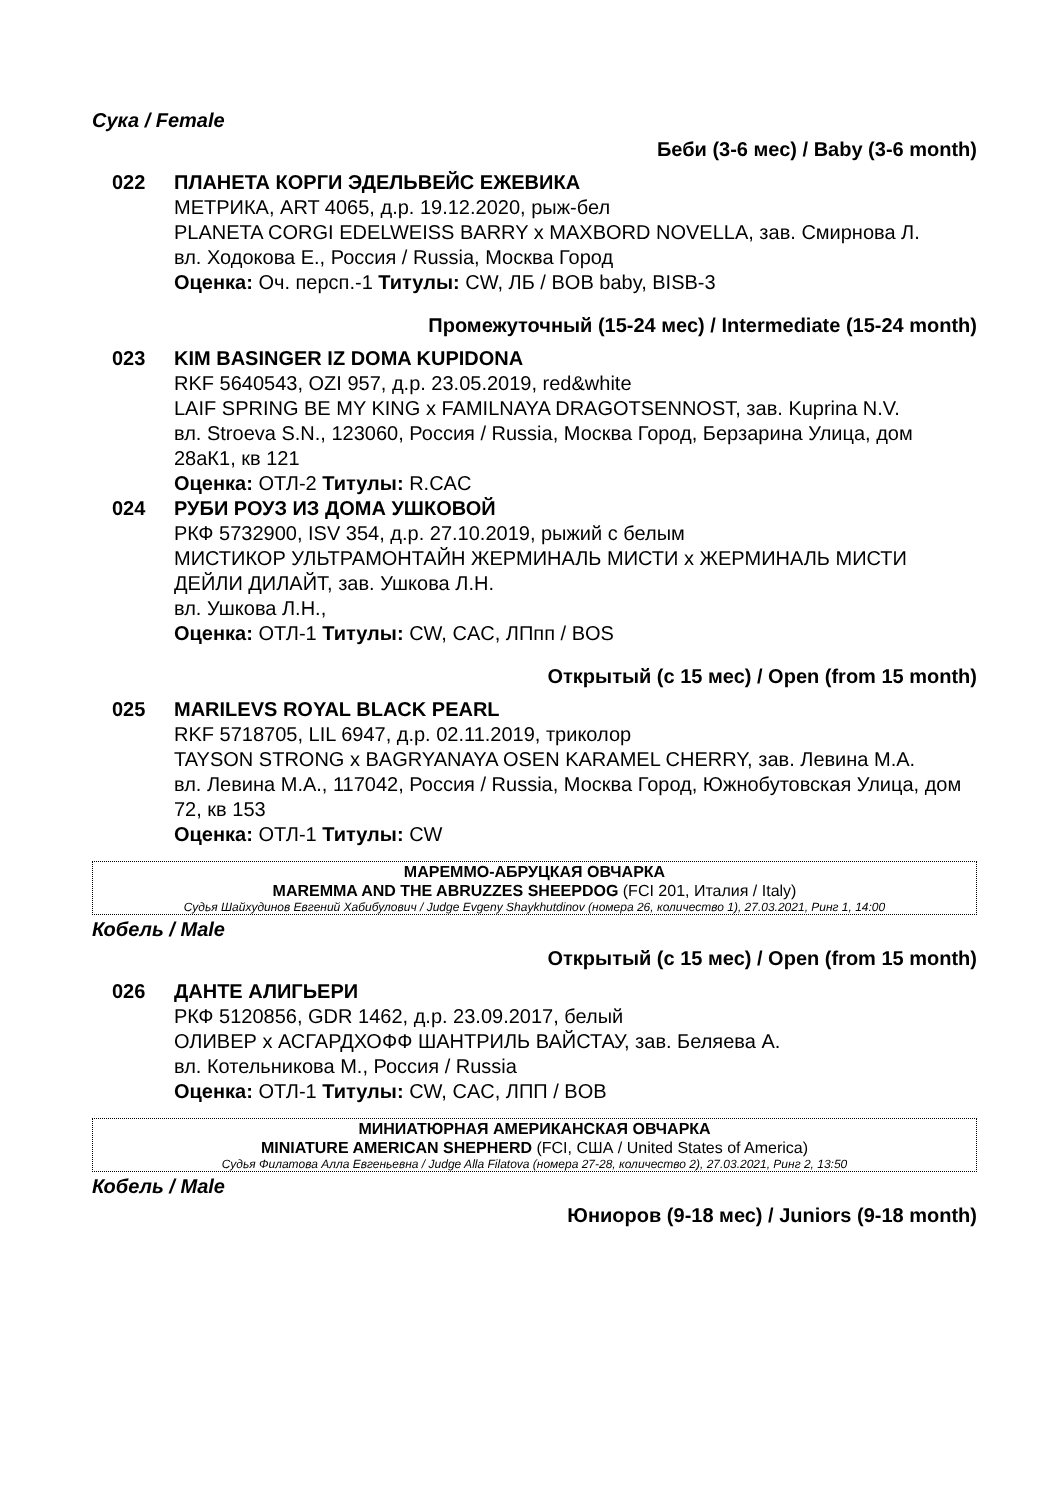Сука / Female
Беби (3-6 мес) / Baby (3-6 month)
022 ПЛАНЕТА КОРГИ ЭДЕЛЬВЕЙС ЕЖЕВИКА
МЕТРИКА, ART 4065, д.р. 19.12.2020, рыж-бел
PLANETA CORGI EDELWEISS BARRY x MAXBORD NOVELLA, зав. Смирнова Л.
вл. Ходокова Е., Россия / Russia, Москва Город
Оценка: Оч. персп.-1 Титулы: CW, ЛБ / BOB baby, BISB-3
Промежуточный (15-24 мес) / Intermediate (15-24 month)
023 KIM BASINGER IZ DOMA KUPIDONA
RKF 5640543, OZI 957, д.р. 23.05.2019, red&white
LAIF SPRING BE MY KING x FAMILNAYA DRAGOTSENNOST, зав. Kuprina N.V.
вл. Stroeva S.N., 123060, Россия / Russia, Москва Город, Берзарина Улица, дом 28аК1, кв 121
Оценка: ОТЛ-2 Титулы: R.CAC
024 РУБИ РОУЗ ИЗ ДОМА УШКОВОЙ
РКФ 5732900, ISV 354, д.р. 27.10.2019, рыжий с белым
МИСТИКОР УЛЬТРАМОНТАЙН ЖЕРМИНАЛЬ МИСТИ x ЖЕРМИНАЛЬ МИСТИ ДЕЙЛИ ДИЛАЙТ, зав. Ушкова Л.Н.
вл. Ушкова Л.Н.,
Оценка: ОТЛ-1 Титулы: CW, CAC, ЛПпп / BOS
Открытый (с 15 мес) / Open (from 15 month)
025 MARILEVS ROYAL BLACK PEARL
RKF 5718705, LIL 6947, д.р. 02.11.2019, триколор
TAYSON STRONG x BAGRYANAYA OSEN KARAMEL CHERRY, зав. Левина М.А.
вл. Левина М.А., 117042, Россия / Russia, Москва Город, Южнобутовская Улица, дом 72, кв 153
Оценка: ОТЛ-1 Титулы: CW
МАРЕММО-АБРУЦКАЯ ОВЧАРКА
MAREMMA AND THE ABRUZZES SHEEPDOG (FCI 201, Италия / Italy)
Судья Шайхудинов Евгений Хабибулович / Judge Evgeny Shaykhutdinov (номера 26, количество 1), 27.03.2021, Ринг 1, 14:00
Кобель / Male
Открытый (с 15 мес) / Open (from 15 month)
026 ДАНТЕ АЛИГЬЕРИ
РКФ 5120856, GDR 1462, д.р. 23.09.2017, белый
ОЛИВЕР x АСГАРДХОФФ ШАНТРИЛЬ ВАЙСТАУ, зав. Беляева А.
вл. Котельникова М., Россия / Russia
Оценка: ОТЛ-1 Титулы: CW, CAC, ЛПП / BOB
МИНИАТЮРНАЯ АМЕРИКАНСКАЯ ОВЧАРКА
MINIATURE AMERICAN SHEPHERD (FCI, США / United States of America)
Судья Филатова Алла Евгеньевна / Judge Alla Filatova (номера 27-28, количество 2), 27.03.2021, Ринг 2, 13:50
Кобель / Male
Юниоров (9-18 мес) / Juniors (9-18 month)